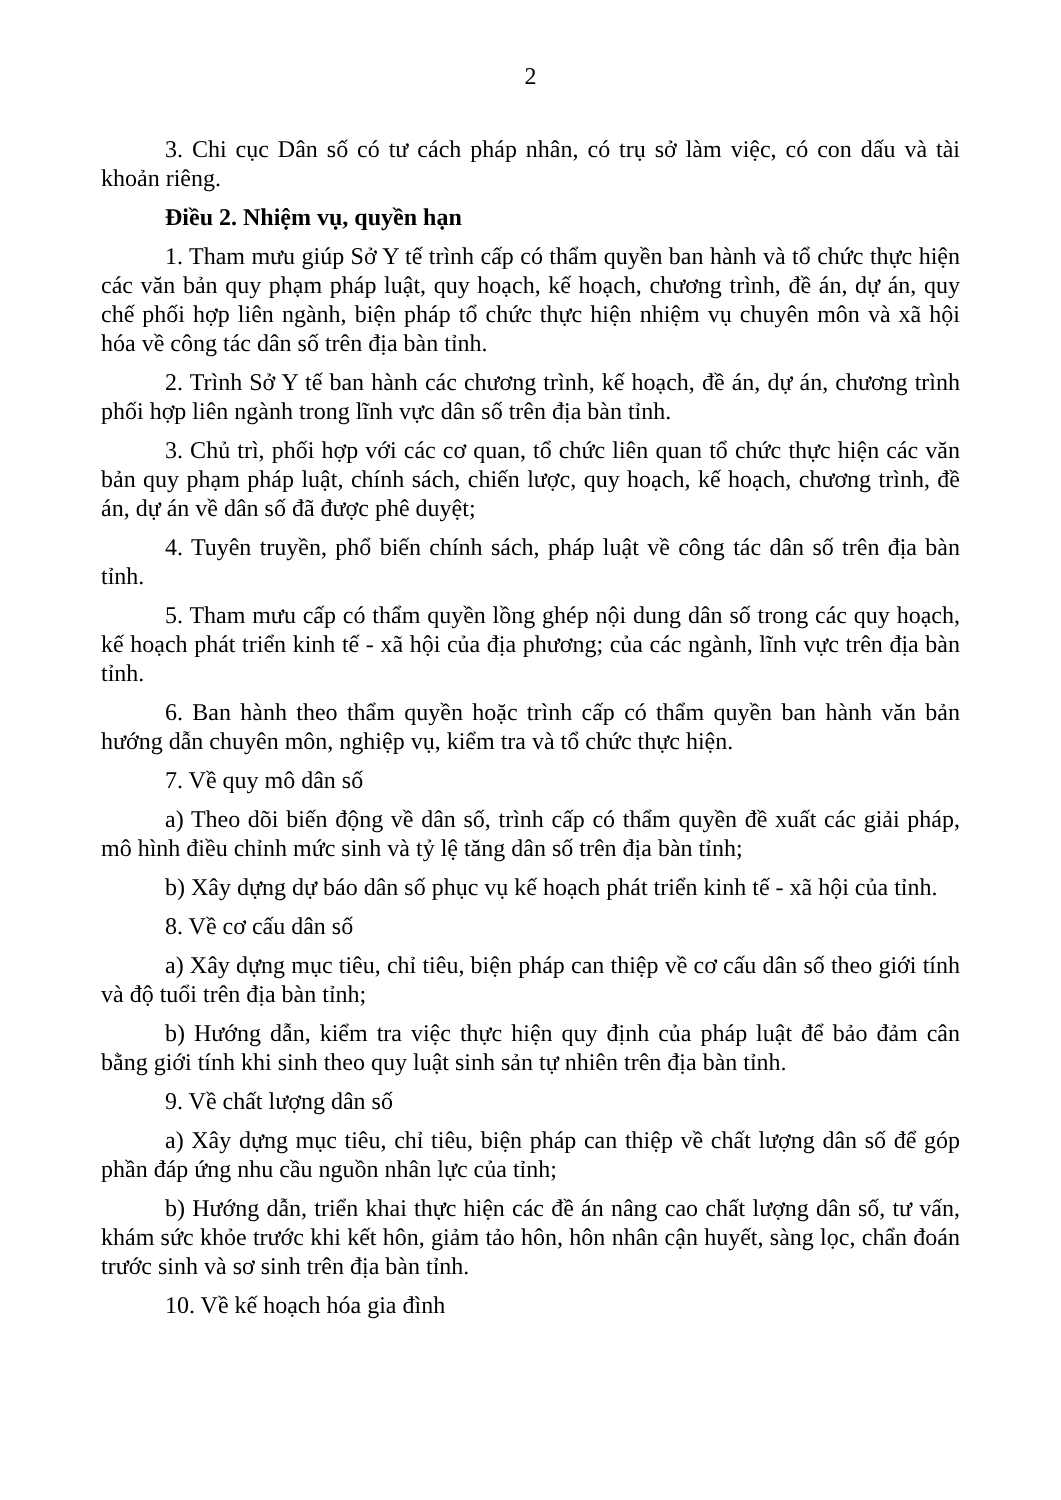2
3. Chi cục Dân số có tư cách pháp nhân, có trụ sở làm việc, có con dấu và tài khoản riêng.
Điều 2. Nhiệm vụ, quyền hạn
1. Tham mưu giúp Sở Y tế trình cấp có thẩm quyền ban hành và tổ chức thực hiện các văn bản quy phạm pháp luật, quy hoạch, kế hoạch, chương trình, đề án, dự án, quy chế phối hợp liên ngành, biện pháp tổ chức thực hiện nhiệm vụ chuyên môn và xã hội hóa về công tác dân số trên địa bàn tỉnh.
2. Trình Sở Y tế ban hành các chương trình, kế hoạch, đề án, dự án, chương trình phối hợp liên ngành trong lĩnh vực dân số trên địa bàn tỉnh.
3. Chủ trì, phối hợp với các cơ quan, tổ chức liên quan tổ chức thực hiện các văn bản quy phạm pháp luật, chính sách, chiến lược, quy hoạch, kế hoạch, chương trình, đề án, dự án về dân số đã được phê duyệt;
4. Tuyên truyền, phổ biến chính sách, pháp luật về công tác dân số trên địa bàn tỉnh.
5. Tham mưu cấp có thẩm quyền lồng ghép nội dung dân số trong các quy hoạch, kế hoạch phát triển kinh tế - xã hội của địa phương; của các ngành, lĩnh vực trên địa bàn tỉnh.
6. Ban hành theo thẩm quyền hoặc trình cấp có thẩm quyền ban hành văn bản hướng dẫn chuyên môn, nghiệp vụ, kiểm tra và tổ chức thực hiện.
7. Về quy mô dân số
a) Theo dõi biến động về dân số, trình cấp có thẩm quyền đề xuất các giải pháp, mô hình điều chỉnh mức sinh và tỷ lệ tăng dân số trên địa bàn tỉnh;
b) Xây dựng dự báo dân số phục vụ kế hoạch phát triển kinh tế - xã hội của tỉnh.
8. Về cơ cấu dân số
a) Xây dựng mục tiêu, chỉ tiêu, biện pháp can thiệp về cơ cấu dân số theo giới tính và độ tuổi trên địa bàn tỉnh;
b) Hướng dẫn, kiểm tra việc thực hiện quy định của pháp luật để bảo đảm cân bằng giới tính khi sinh theo quy luật sinh sản tự nhiên trên địa bàn tỉnh.
9. Về chất lượng dân số
a) Xây dựng mục tiêu, chỉ tiêu, biện pháp can thiệp về chất lượng dân số để góp phần đáp ứng nhu cầu nguồn nhân lực của tỉnh;
b) Hướng dẫn, triển khai thực hiện các đề án nâng cao chất lượng dân số, tư vấn, khám sức khỏe trước khi kết hôn, giảm tảo hôn, hôn nhân cận huyết, sàng lọc, chẩn đoán trước sinh và sơ sinh trên địa bàn tỉnh.
10. Về kế hoạch hóa gia đình